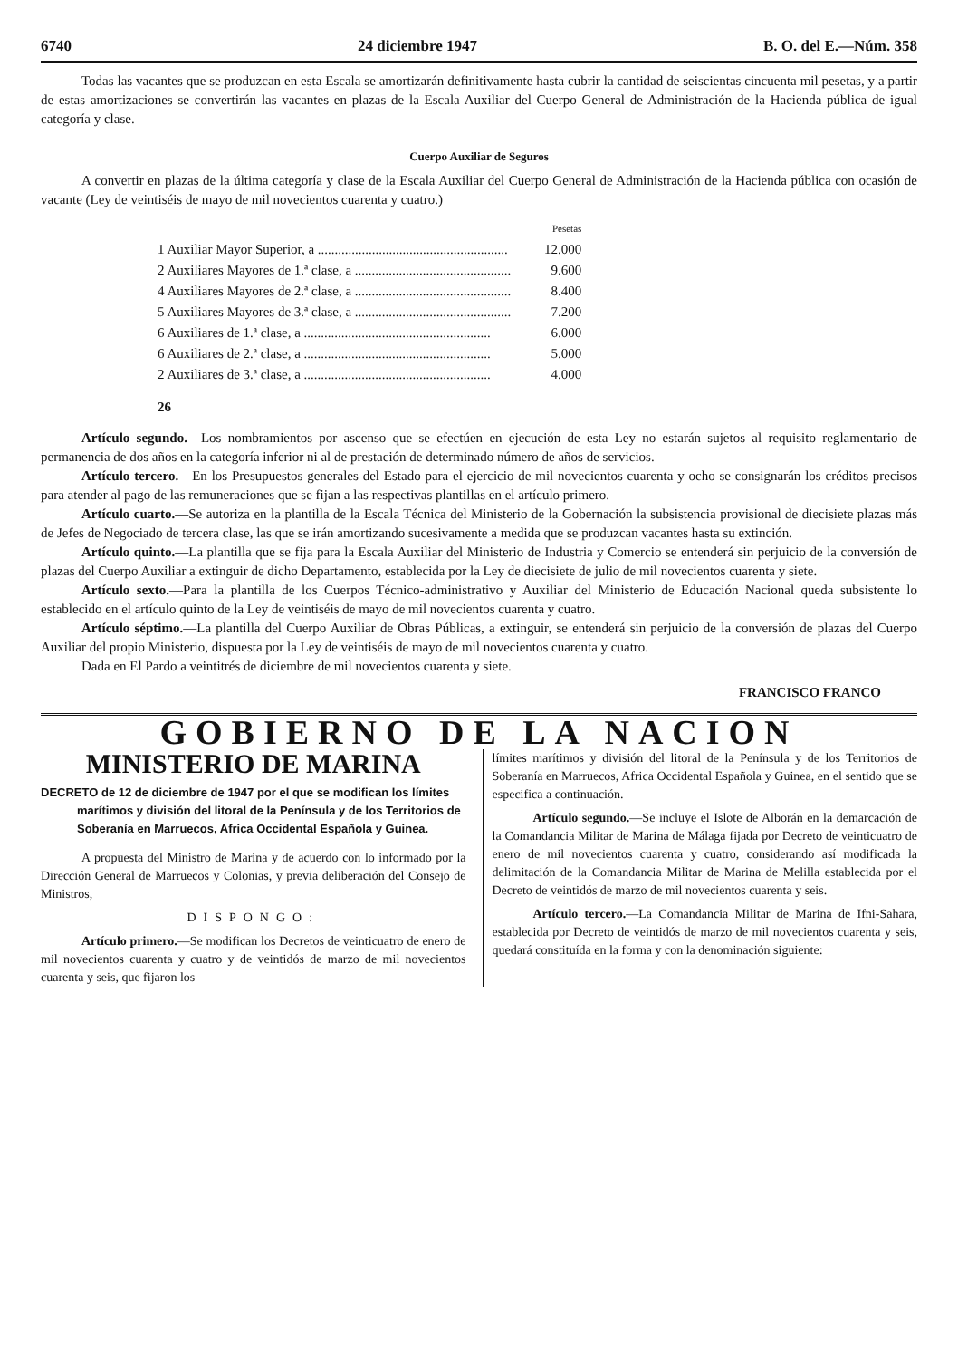6740 24 diciembre 1947 B. O. del E.—Núm. 358
Todas las vacantes que se produzcan en esta Escala se amortizarán definitivamente hasta cubrir la cantidad de seiscientas cincuenta mil pesetas, y a partir de estas amortizaciones se convertirán las vacantes en plazas de la Escala Auxiliar del Cuerpo General de Administración de la Hacienda pública de igual categoría y clase.
Cuerpo Auxiliar de Seguros
A convertir en plazas de la última categoría y clase de la Escala Auxiliar del Cuerpo General de Administración de la Hacienda pública con ocasión de vacante (Ley de veintiséis de mayo de mil novecientos cuarenta y cuatro.)
| | Pesetas |
| 1 Auxiliar Mayor Superior, a ........................................................ | 12.000 |
| 2 Auxiliares Mayores de 1.ª clase, a .............................................. | 9.600 |
| 4 Auxiliares Mayores de 2.ª clase, a .............................................. | 8.400 |
| 5 Auxiliares Mayores de 3.ª clase, a .............................................. | 7.200 |
| 6 Auxiliares de 1.ª clase, a ....................................................... | 6.000 |
| 6 Auxiliares de 2.ª clase, a ....................................................... | 5.000 |
| 2 Auxiliares de 3.ª clase, a ....................................................... | 4.000 |
| 26 | |
Artículo segundo.—Los nombramientos por ascenso que se efectúen en ejecución de esta Ley no estarán sujetos al requisito reglamentario de permanencia de dos años en la categoría inferior ni al de prestación de determinado número de años de servicios.
Artículo tercero.—En los Presupuestos generales del Estado para el ejercicio de mil novecientos cuarenta y ocho se consignarán los créditos precisos para atender al pago de las remuneraciones que se fijan a las respectivas plantillas en el artículo primero.
Artículo cuarto.—Se autoriza en la plantilla de la Escala Técnica del Ministerio de la Gobernación la subsistencia provisional de diecisiete plazas más de Jefes de Negociado de tercera clase, las que se irán amortizando sucesivamente a medida que se produzcan vacantes hasta su extinción.
Artículo quinto.—La plantilla que se fija para la Escala Auxiliar del Ministerio de Industria y Comercio se entenderá sin perjuicio de la conversión de plazas del Cuerpo Auxiliar a extinguir de dicho Departamento, establecida por la Ley de diecisiete de julio de mil novecientos cuarenta y siete.
Artículo sexto.—Para la plantilla de los Cuerpos Técnico-administrativo y Auxiliar del Ministerio de Educación Nacional queda subsistente lo establecido en el artículo quinto de la Ley de veintiséis de mayo de mil novecientos cuarenta y cuatro.
Artículo séptimo.—La plantilla del Cuerpo Auxiliar de Obras Públicas, a extinguir, se entenderá sin perjuicio de la conversión de plazas del Cuerpo Auxiliar del propio Ministerio, dispuesta por la Ley de veintiséis de mayo de mil novecientos cuarenta y cuatro.
Dada en El Pardo a veintitrés de diciembre de mil novecientos cuarenta y siete.
FRANCISCO FRANCO
GOBIERNO DE LA NACION
MINISTERIO DE MARINA
DECRETO de 12 de diciembre de 1947 por el que se modifican los límites marítimos y división del litoral de la Península y de los Territorios de Soberanía en Marruecos, Africa Occidental Española y Guinea.
A propuesta del Ministro de Marina y de acuerdo con lo informado por la Dirección General de Marruecos y Colonias, y previa deliberación del Consejo de Ministros,
DISPONGO:
Artículo primero.—Se modifican los Decretos de veinticuatro de enero de mil novecientos cuarenta y cuatro y de veintidós de marzo de mil novecientos cuarenta y seis, que fijaron los
límites marítimos y división del litoral de la Península y de los Territorios de Soberanía en Marruecos, Africa Occidental Española y Guinea, en el sentido que se especifica a continuación.
Artículo segundo.—Se incluye el Islote de Alborán en la demarcación de la Comandancia Militar de Marina de Málaga fijada por Decreto de veinticuatro de enero de mil novecientos cuarenta y cuatro, considerando así modificada la delimitación de la Comandancia Militar de Marina de Melilla establecida por el Decreto de veintidós de marzo de mil novecientos cuarenta y seis.
Artículo tercero.—La Comandancia Militar de Marina de Ifni-Sahara, establecida por Decreto de veintidós de marzo de mil novecientos cuarenta y seis, quedará constituída en la forma y con la denominación siguiente: